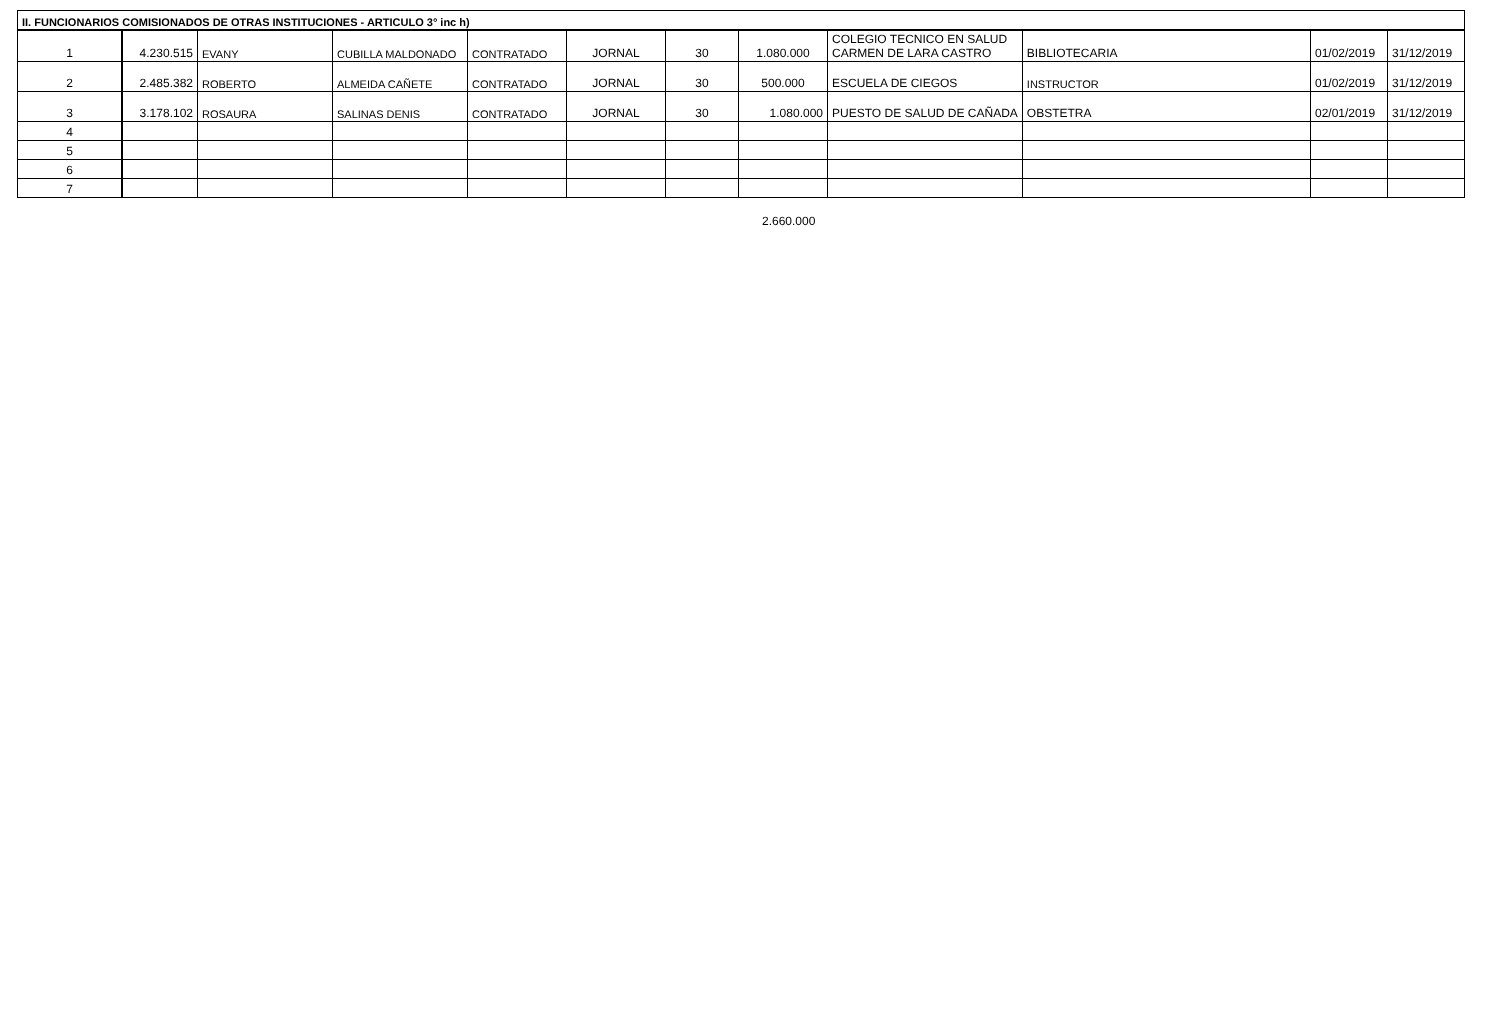| II. FUNCIONARIOS COMISIONADOS DE OTRAS INSTITUCIONES - ARTICULO 3° inc h) | | | | | | | | | | | |
| 1 | 4.230.515 | EVANY | CUBILLA MALDONADO | CONTRATADO | JORNAL | 30 | 1.080.000 | COLEGIO TECNICO EN SALUD CARMEN DE LARA CASTRO | BIBLIOTECARIA | 01/02/2019 | 31/12/2019 |
| 2 | 2.485.382 | ROBERTO | ALMEIDA CAÑETE | CONTRATADO | JORNAL | 30 | 500.000 | ESCUELA DE CIEGOS | INSTRUCTOR | 01/02/2019 | 31/12/2019 |
| 3 | 3.178.102 | ROSAURA | SALINAS DENIS | CONTRATADO | JORNAL | 30 | 1.080.000 | PUESTO DE SALUD DE CAÑADA | OBSTETRA | 02/01/2019 | 31/12/2019 |
| 4 | | | | | | | | | | | |
| 5 | | | | | | | | | | | |
| 6 | | | | | | | | | | | |
| 7 | | | | | | | | | | | |
2.660.000